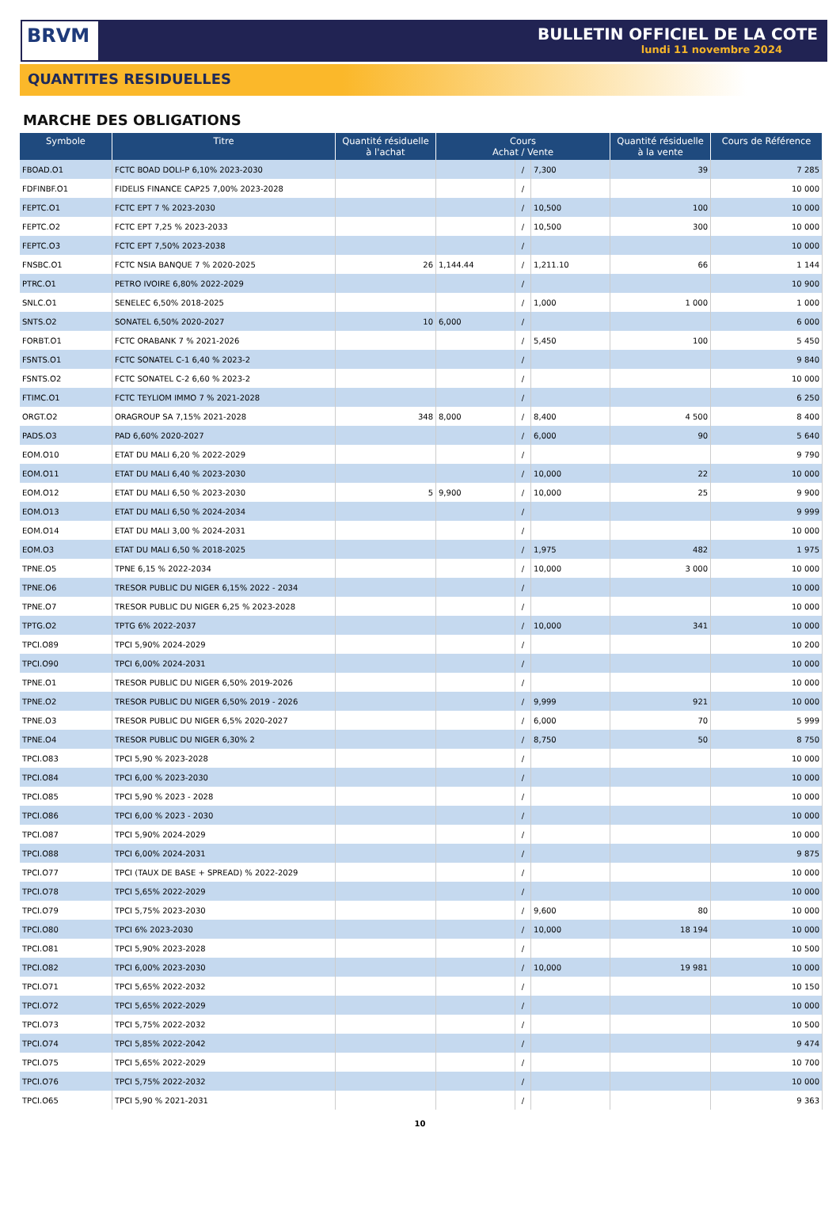BRVM
BULLETIN OFFICIEL DE LA COTE
lundi 11 novembre 2024
QUANTITES RESIDUELLES
MARCHE DES OBLIGATIONS
| Symbole | Titre | Quantité résiduelle à l'achat | Cours Achat / Vente | | | Quantité résiduelle à la vente | Cours de Référence |
| --- | --- | --- | --- | --- | --- | --- | --- |
| FBOAD.O1 | FCTC BOAD DOLI-P 6,10% 2023-2030 | | | / | 7,300 | 39 | 7 285 |
| FDFINBF.O1 | FIDELIS FINANCE CAP25 7,00% 2023-2028 | | | / | | | 10 000 |
| FEPTC.O1 | FCTC EPT 7 % 2023-2030 | | | / | 10,500 | 100 | 10 000 |
| FEPTC.O2 | FCTC EPT 7,25 % 2023-2033 | | | / | 10,500 | 300 | 10 000 |
| FEPTC.O3 | FCTC EPT 7,50% 2023-2038 | | | / | | | 10 000 |
| FNSBC.O1 | FCTC NSIA BANQUE 7 % 2020-2025 | 26 | 1,144.44 | / | 1,211.10 | 66 | 1 144 |
| PTRC.O1 | PETRO IVOIRE 6,80% 2022-2029 | | | / | | | 10 900 |
| SNLC.O1 | SENELEC 6,50% 2018-2025 | | | / | 1,000 | 1 000 | 1 000 |
| SNTS.O2 | SONATEL 6,50% 2020-2027 | 10 | 6,000 | / | | | 6 000 |
| FORBT.O1 | FCTC ORABANK 7 % 2021-2026 | | | / | 5,450 | 100 | 5 450 |
| FSNTS.O1 | FCTC SONATEL C-1 6,40 % 2023-2 | | | / | | | 9 840 |
| FSNTS.O2 | FCTC SONATEL C-2 6,60 % 2023-2 | | | / | | | 10 000 |
| FTIMC.O1 | FCTC TEYLIOM IMMO 7 % 2021-2028 | | | / | | | 6 250 |
| ORGT.O2 | ORAGROUP SA 7,15% 2021-2028 | 348 | 8,000 | / | 8,400 | 4 500 | 8 400 |
| PADS.O3 | PAD 6,60% 2020-2027 | | | / | 6,000 | 90 | 5 640 |
| EOM.O10 | ETAT DU MALI 6,20 % 2022-2029 | | | / | | | 9 790 |
| EOM.O11 | ETAT DU MALI 6,40 % 2023-2030 | | | / | 10,000 | 22 | 10 000 |
| EOM.O12 | ETAT DU MALI 6,50 % 2023-2030 | 5 | 9,900 | / | 10,000 | 25 | 9 900 |
| EOM.O13 | ETAT DU MALI 6,50 % 2024-2034 | | | / | | | 9 999 |
| EOM.O14 | ETAT DU MALI 3,00 % 2024-2031 | | | / | | | 10 000 |
| EOM.O3 | ETAT DU MALI 6,50 % 2018-2025 | | | / | 1,975 | 482 | 1 975 |
| TPNE.O5 | TPNE 6,15 % 2022-2034 | | | / | 10,000 | 3 000 | 10 000 |
| TPNE.O6 | TRESOR PUBLIC DU NIGER 6,15% 2022 - 2034 | | | / | | | 10 000 |
| TPNE.O7 | TRESOR PUBLIC DU NIGER 6,25 % 2023-2028 | | | / | | | 10 000 |
| TPTG.O2 | TPTG 6% 2022-2037 | | | / | 10,000 | 341 | 10 000 |
| TPCI.O89 | TPCI 5,90% 2024-2029 | | | / | | | 10 200 |
| TPCI.O90 | TPCI 6,00% 2024-2031 | | | / | | | 10 000 |
| TPNE.O1 | TRESOR PUBLIC DU NIGER 6,50% 2019-2026 | | | / | | | 10 000 |
| TPNE.O2 | TRESOR PUBLIC DU NIGER 6,50% 2019 - 2026 | | | / | 9,999 | 921 | 10 000 |
| TPNE.O3 | TRESOR PUBLIC DU NIGER 6,5% 2020-2027 | | | / | 6,000 | 70 | 5 999 |
| TPNE.O4 | TRESOR PUBLIC DU NIGER 6,30% 2 | | | / | 8,750 | 50 | 8 750 |
| TPCI.O83 | TPCI 5,90 % 2023-2028 | | | / | | | 10 000 |
| TPCI.O84 | TPCI 6,00 % 2023-2030 | | | / | | | 10 000 |
| TPCI.O85 | TPCI 5,90 % 2023 - 2028 | | | / | | | 10 000 |
| TPCI.O86 | TPCI 6,00 % 2023 - 2030 | | | / | | | 10 000 |
| TPCI.O87 | TPCI 5,90% 2024-2029 | | | / | | | 10 000 |
| TPCI.O88 | TPCI 6,00% 2024-2031 | | | / | | | 9 875 |
| TPCI.O77 | TPCI (TAUX DE BASE + SPREAD) % 2022-2029 | | | / | | | 10 000 |
| TPCI.O78 | TPCI 5,65% 2022-2029 | | | / | | | 10 000 |
| TPCI.O79 | TPCI 5,75% 2023-2030 | | | / | 9,600 | 80 | 10 000 |
| TPCI.O80 | TPCI 6% 2023-2030 | | | / | 10,000 | 18 194 | 10 000 |
| TPCI.O81 | TPCI 5,90% 2023-2028 | | | / | | | 10 500 |
| TPCI.O82 | TPCI 6,00% 2023-2030 | | | / | 10,000 | 19 981 | 10 000 |
| TPCI.O71 | TPCI 5,65% 2022-2032 | | | / | | | 10 150 |
| TPCI.O72 | TPCI 5,65% 2022-2029 | | | / | | | 10 000 |
| TPCI.O73 | TPCI 5,75% 2022-2032 | | | / | | | 10 500 |
| TPCI.O74 | TPCI 5,85% 2022-2042 | | | / | | | 9 474 |
| TPCI.O75 | TPCI 5,65% 2022-2029 | | | / | | | 10 700 |
| TPCI.O76 | TPCI 5,75% 2022-2032 | | | / | | | 10 000 |
| TPCI.O65 | TPCI 5,90 % 2021-2031 | | | / | | | 9 363 |
10